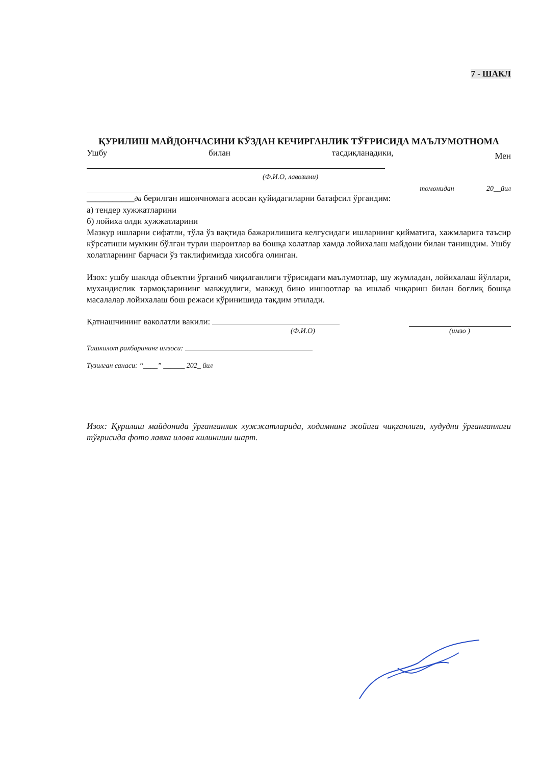7 - ШАКЛ
ҚУРИЛИШ МАЙДОНЧАСИНИ КЎЗДАН КЕЧИРГАНЛИК ТЎҒРИСИДА МАЪЛУМОТНОМА
Ушбу билан тасдиқланадики, Мен
(Ф.И.О, лавозими)
томонидан 20__йил
___________да берилган ишончномага асосан қуйидагиларни батафсил ўргандим:
а) тендер хужжатларини
б) лойиха олди хужжатларини
Мазкур ишларни сифатли, тўла ўз вақтида бажарилишига келгусидаги ишларнинг қийматига, хажмларига таъсир кўрсатиши мумкин бўлган турли шароитлар ва бошқа холатлар хамда лойихалаш майдони билан танишдим. Ушбу холатларнинг барчаси ўз таклифимизда хисобга олинган.
Изох: ушбу шаклда объектни ўрганиб чиқилганлиги тўрисидаги маълумотлар, шу жумладан, лойихалаш йўллари, мухандислик тармоқларининг мавжудлиги, мавжуд бино иншоотлар ва ишлаб чиқариш билан боғлиқ бошқа масалалар лойихалаш бош режаси кўринишида тақдим этилади.
Қатнашчининг ваколатли вакили:
(Ф.И.О) (имзо )
Ташкилот рахбарининг имзоси:
Тузилган санаси: “____” ______ 202_ йил
Изох: Қурилиш майдонида ўрганганлик хужжатларида, ходимнинг жойига чиқганлиги, худудни ўрганганлиги тўғрисида фото лавха илова килиниши шарт.